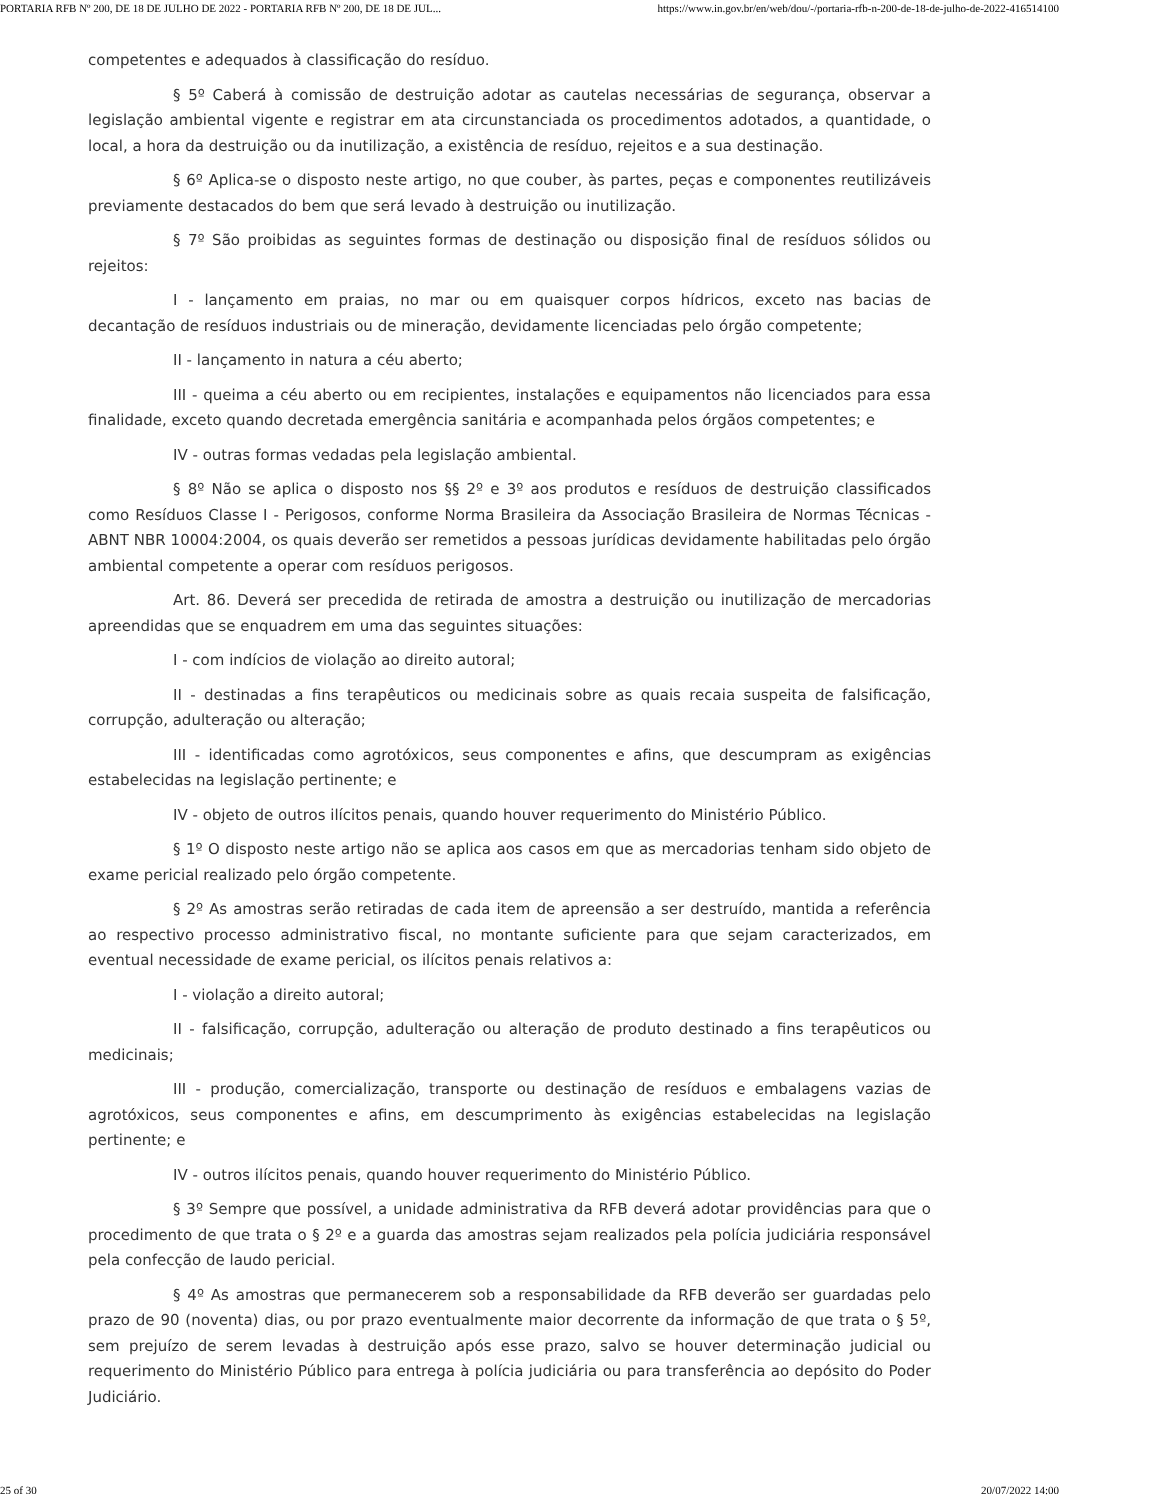PORTARIA RFB Nº 200, DE 18 DE JULHO DE 2022 - PORTARIA RFB Nº 200, DE 18 DE JUL... https://www.in.gov.br/en/web/dou/-/portaria-rfb-n-200-de-18-de-julho-de-2022-416514100
competentes e adequados à classificação do resíduo.
§ 5º Caberá à comissão de destruição adotar as cautelas necessárias de segurança, observar a legislação ambiental vigente e registrar em ata circunstanciada os procedimentos adotados, a quantidade, o local, a hora da destruição ou da inutilização, a existência de resíduo, rejeitos e a sua destinação.
§ 6º Aplica-se o disposto neste artigo, no que couber, às partes, peças e componentes reutilizáveis previamente destacados do bem que será levado à destruição ou inutilização.
§ 7º São proibidas as seguintes formas de destinação ou disposição final de resíduos sólidos ou rejeitos:
I - lançamento em praias, no mar ou em quaisquer corpos hídricos, exceto nas bacias de decantação de resíduos industriais ou de mineração, devidamente licenciadas pelo órgão competente;
II - lançamento in natura a céu aberto;
III - queima a céu aberto ou em recipientes, instalações e equipamentos não licenciados para essa finalidade, exceto quando decretada emergência sanitária e acompanhada pelos órgãos competentes; e
IV - outras formas vedadas pela legislação ambiental.
§ 8º Não se aplica o disposto nos §§ 2º e 3º aos produtos e resíduos de destruição classificados como Resíduos Classe I - Perigosos, conforme Norma Brasileira da Associação Brasileira de Normas Técnicas - ABNT NBR 10004:2004, os quais deverão ser remetidos a pessoas jurídicas devidamente habilitadas pelo órgão ambiental competente a operar com resíduos perigosos.
Art. 86. Deverá ser precedida de retirada de amostra a destruição ou inutilização de mercadorias apreendidas que se enquadrem em uma das seguintes situações:
I - com indícios de violação ao direito autoral;
II - destinadas a fins terapêuticos ou medicinais sobre as quais recaia suspeita de falsificação, corrupção, adulteração ou alteração;
III - identificadas como agrotóxicos, seus componentes e afins, que descumpram as exigências estabelecidas na legislação pertinente; e
IV - objeto de outros ilícitos penais, quando houver requerimento do Ministério Público.
§ 1º O disposto neste artigo não se aplica aos casos em que as mercadorias tenham sido objeto de exame pericial realizado pelo órgão competente.
§ 2º As amostras serão retiradas de cada item de apreensão a ser destruído, mantida a referência ao respectivo processo administrativo fiscal, no montante suficiente para que sejam caracterizados, em eventual necessidade de exame pericial, os ilícitos penais relativos a:
I - violação a direito autoral;
II - falsificação, corrupção, adulteração ou alteração de produto destinado a fins terapêuticos ou medicinais;
III - produção, comercialização, transporte ou destinação de resíduos e embalagens vazias de agrotóxicos, seus componentes e afins, em descumprimento às exigências estabelecidas na legislação pertinente; e
IV - outros ilícitos penais, quando houver requerimento do Ministério Público.
§ 3º Sempre que possível, a unidade administrativa da RFB deverá adotar providências para que o procedimento de que trata o § 2º e a guarda das amostras sejam realizados pela polícia judiciária responsável pela confecção de laudo pericial.
§ 4º As amostras que permanecerem sob a responsabilidade da RFB deverão ser guardadas pelo prazo de 90 (noventa) dias, ou por prazo eventualmente maior decorrente da informação de que trata o § 5º, sem prejuízo de serem levadas à destruição após esse prazo, salvo se houver determinação judicial ou requerimento do Ministério Público para entrega à polícia judiciária ou para transferência ao depósito do Poder Judiciário.
25 of 30 20/07/2022 14:00